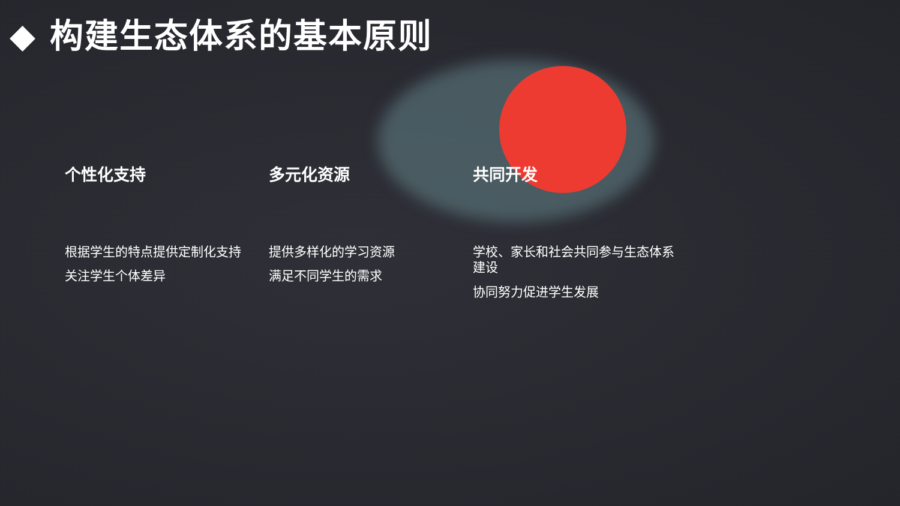◆ 构建生态体系的基本原则
个性化支持
根据学生的特点提供定制化支持
关注学生个体差异
多元化资源
提供多样化的学习资源
满足不同学生的需求
共同开发
学校、家长和社会共同参与生态体系建设
协同努力促进学生发展